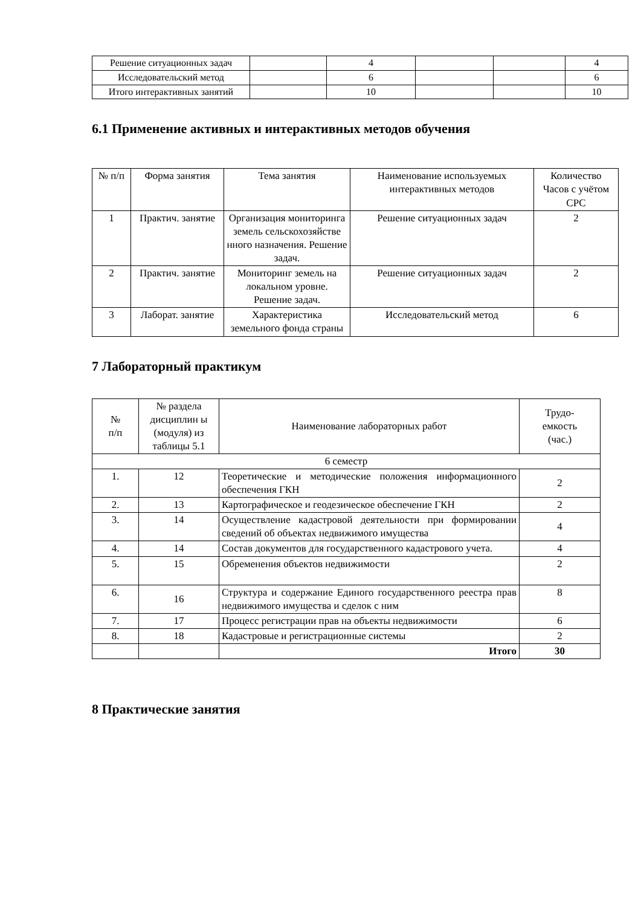| Решение ситуационных задач | | 4 | | | 4 |
| Исследовательский метод | | 6 | | | 6 |
| Итого интерактивных занятий | | 10 | | | 10 |
6.1 Применение активных и интерактивных методов обучения
| № п/п | Форма занятия | Тема занятия | Наименование используемых интерактивных методов | Количество Часов с учётом СРС |
| --- | --- | --- | --- | --- |
| 1 | Практич. занятие | Организация мониторинга земель сельскохозяйстве нного назначения. Решение задач. | Решение ситуационных задач | 2 |
| 2 | Практич. занятие | Мониторинг земель на локальном уровне. Решение задач. | Решение ситуационных задач | 2 |
| 3 | Лаборат. занятие | Характеристика земельного фонда страны | Исследовательский метод | 6 |
7 Лабораторный практикум
| № п/п | № раздела дисциплин ы (модуля) из таблицы 5.1 | Наименование лабораторных работ | Трудо- емкость (час.) |
| --- | --- | --- | --- |
| 6 семестр | | | |
| 1. | 12 | Теоретические и методические положения информационного обеспечения ГКН | 2 |
| 2. | 13 | Картографическое и геодезическое обеспечение ГКН | 2 |
| 3. | 14 | Осуществление кадастровой деятельности при формировании сведений об объектах недвижимого имущества | 4 |
| 4. | 14 | Состав документов для государственного кадастрового учета. | 4 |
| 5. | 15 | Обременения объектов недвижимости | 2 |
| 6. | 16 | Структура и содержание Единого государственного реестра прав недвижимого имущества и сделок с ним | 8 |
| 7. | 17 | Процесс регистрации прав на объекты недвижимости | 6 |
| 8. | 18 | Кадастровые и регистрационные системы | 2 |
| | | Итого | 30 |
8 Практические занятия